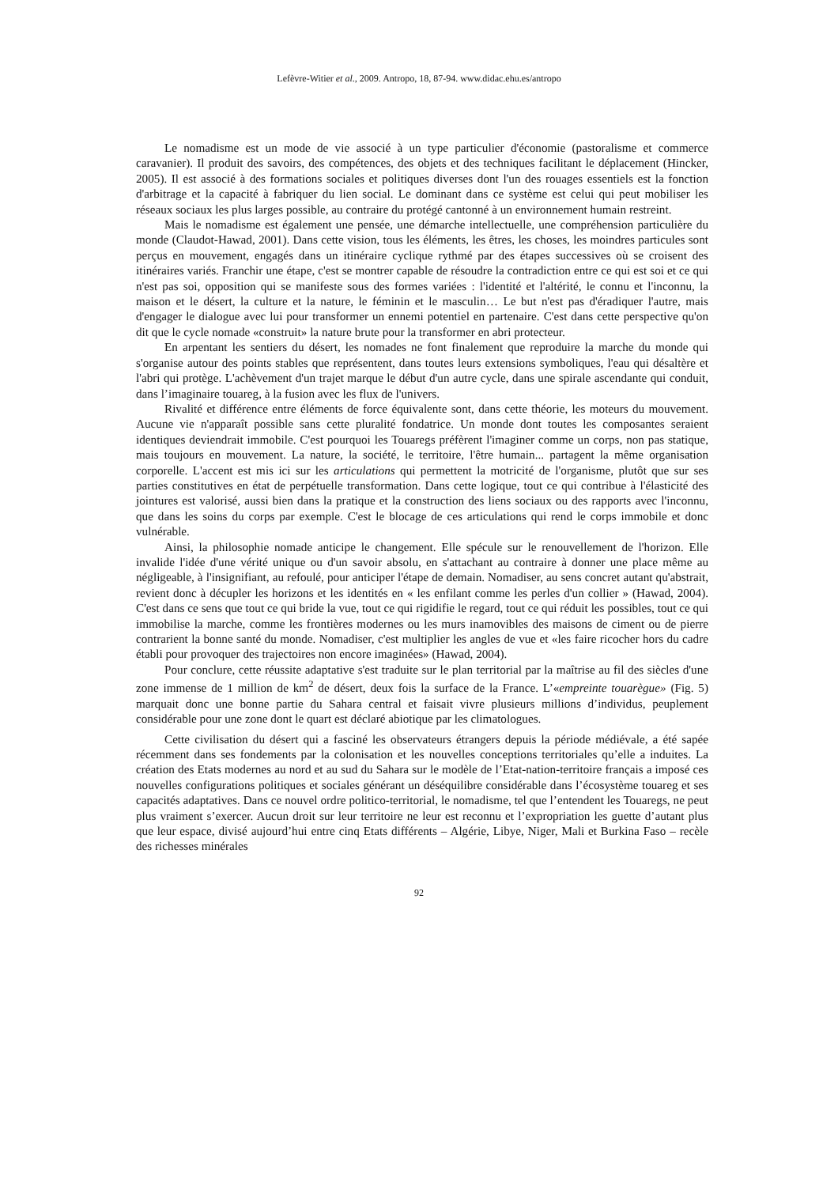Lefèvre-Witier et al., 2009. Antropo, 18, 87-94. www.didac.ehu.es/antropo
Le nomadisme est un mode de vie associé à un type particulier d'économie (pastoralisme et commerce caravanier). Il produit des savoirs, des compétences, des objets et des techniques facilitant le déplacement (Hincker, 2005). Il est associé à des formations sociales et politiques diverses dont l'un des rouages essentiels est la fonction d'arbitrage et la capacité à fabriquer du lien social. Le dominant dans ce système est celui qui peut mobiliser les réseaux sociaux les plus larges possible, au contraire du protégé cantonné à un environnement humain restreint.
Mais le nomadisme est également une pensée, une démarche intellectuelle, une compréhension particulière du monde (Claudot-Hawad, 2001). Dans cette vision, tous les éléments, les êtres, les choses, les moindres particules sont perçus en mouvement, engagés dans un itinéraire cyclique rythmé par des étapes successives où se croisent des itinéraires variés. Franchir une étape, c'est se montrer capable de résoudre la contradiction entre ce qui est soi et ce qui n'est pas soi, opposition qui se manifeste sous des formes variées : l'identité et l'altérité, le connu et l'inconnu, la maison et le désert, la culture et la nature, le féminin et le masculin… Le but n'est pas d'éradiquer l'autre, mais d'engager le dialogue avec lui pour transformer un ennemi potentiel en partenaire. C'est dans cette perspective qu'on dit que le cycle nomade «construit» la nature brute pour la transformer en abri protecteur.
En arpentant les sentiers du désert, les nomades ne font finalement que reproduire la marche du monde qui s'organise autour des points stables que représentent, dans toutes leurs extensions symboliques, l'eau qui désaltère et l'abri qui protège. L'achèvement d'un trajet marque le début d'un autre cycle, dans une spirale ascendante qui conduit, dans l’imaginaire touareg, à la fusion avec les flux de l'univers.
Rivalité et différence entre éléments de force équivalente sont, dans cette théorie, les moteurs du mouvement. Aucune vie n'apparaît possible sans cette pluralité fondatrice. Un monde dont toutes les composantes seraient identiques deviendrait immobile. C'est pourquoi les Touaregs préfèrent l'imaginer comme un corps, non pas statique, mais toujours en mouvement. La nature, la société, le territoire, l'être humain... partagent la même organisation corporelle. L'accent est mis ici sur les articulations qui permettent la motricité de l'organisme, plutôt que sur ses parties constitutives en état de perpétuelle transformation. Dans cette logique, tout ce qui contribue à l'élasticité des jointures est valorisé, aussi bien dans la pratique et la construction des liens sociaux ou des rapports avec l'inconnu, que dans les soins du corps par exemple. C'est le blocage de ces articulations qui rend le corps immobile et donc vulnérable.
Ainsi, la philosophie nomade anticipe le changement. Elle spécule sur le renouvellement de l'horizon. Elle invalide l'idée d'une vérité unique ou d'un savoir absolu, en s'attachant au contraire à donner une place même au négligeable, à l'insignifiant, au refoulé, pour anticiper l'étape de demain. Nomadiser, au sens concret autant qu'abstrait, revient donc à décupler les horizons et les identités en « les enfilant comme les perles d'un collier » (Hawad, 2004). C'est dans ce sens que tout ce qui bride la vue, tout ce qui rigidifie le regard, tout ce qui réduit les possibles, tout ce qui immobilise la marche, comme les frontières modernes ou les murs inamovibles des maisons de ciment ou de pierre contrarient la bonne santé du monde. Nomadiser, c'est multiplier les angles de vue et «les faire ricocher hors du cadre établi pour provoquer des trajectoires non encore imaginées» (Hawad, 2004).
Pour conclure, cette réussite adaptative s'est traduite sur le plan territorial par la maîtrise au fil des siècles d'une zone immense de 1 million de km<sup>2</sup> de désert, deux fois la surface de la France. L’«empreinte touarègue» (Fig. 5) marquait donc une bonne partie du Sahara central et faisait vivre plusieurs millions d’individus, peuplement considérable pour une zone dont le quart est déclaré abiotique par les climatologues.
Cette civilisation du désert qui a fasciné les observateurs étrangers depuis la période médiévale, a été sapée récemment dans ses fondements par la colonisation et les nouvelles conceptions territoriales qu’elle a induites. La création des Etats modernes au nord et au sud du Sahara sur le modèle de l’Etat-nation-territoire français a imposé ces nouvelles configurations politiques et sociales générant un déséquilibre considérable dans l’écosystème touareg et ses capacités adaptatives. Dans ce nouvel ordre politico-territorial, le nomadisme, tel que l’entendent les Touaregs, ne peut plus vraiment s’exercer. Aucun droit sur leur territoire ne leur est reconnu et l’expropriation les guette d’autant plus que leur espace, divisé aujourd’hui entre cinq Etats différents – Algérie, Libye, Niger, Mali et Burkina Faso – recèle des richesses minérales
92